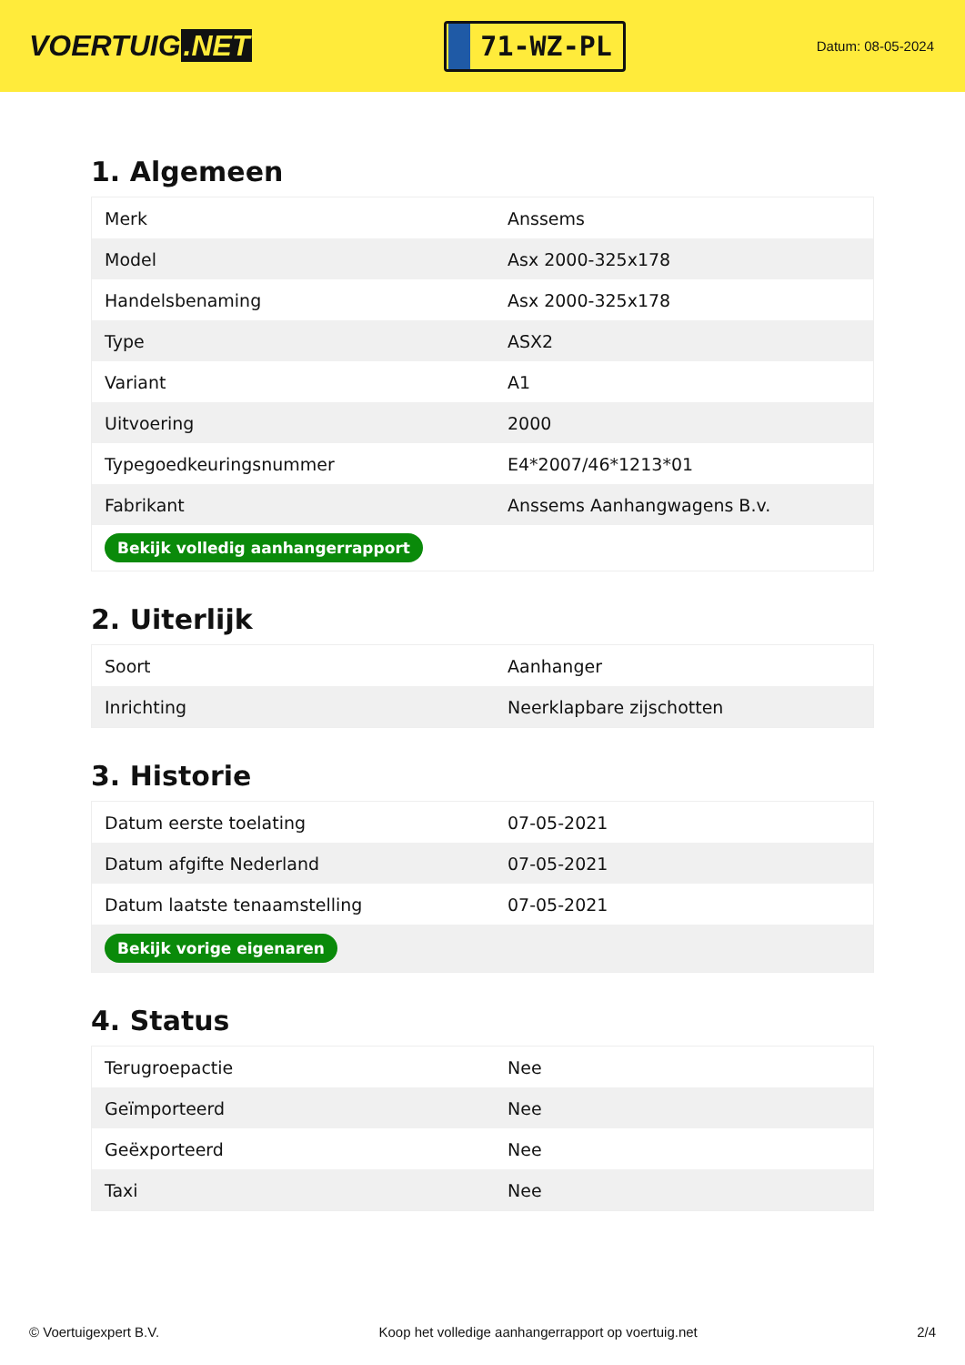VOERTUIG.NET
71-WZ-PL
Datum: 08-05-2024
1. Algemeen
| Merk | Anssems |
| Model | Asx 2000-325x178 |
| Handelsbenaming | Asx 2000-325x178 |
| Type | ASX2 |
| Variant | A1 |
| Uitvoering | 2000 |
| Typegoedkeuringsnummer | E4*2007/46*1213*01 |
| Fabrikant | Anssems Aanhangwagens B.v. |
| Bekijk volledig aanhangerrapport | |
2. Uiterlijk
| Soort | Aanhanger |
| Inrichting | Neerklapbare zijschotten |
3. Historie
| Datum eerste toelating | 07-05-2021 |
| Datum afgifte Nederland | 07-05-2021 |
| Datum laatste tenaamstelling | 07-05-2021 |
| Bekijk vorige eigenaren | |
4. Status
| Terugroepactie | Nee |
| Geïmporteerd | Nee |
| Geëxporteerd | Nee |
| Taxi | Nee |
© Voertuigexpert B.V. Koop het volledige aanhangerrapport op voertuig.net 2/4